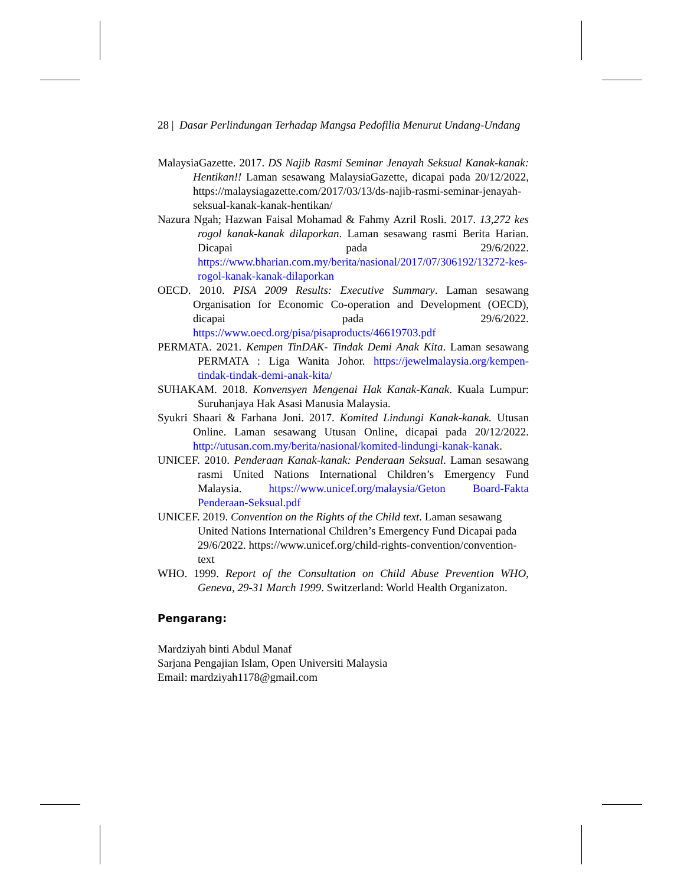28 | Dasar Perlindungan Terhadap Mangsa Pedofilia Menurut Undang-Undang
MalaysiaGazette. 2017. DS Najib Rasmi Seminar Jenayah Seksual Kanak-kanak: Hentikan!! Laman sesawang MalaysiaGazette, dicapai pada 20/12/2022, https://malaysiagazette.com/2017/03/13/ds-najib-rasmi-seminar-jenayah-seksual-kanak-kanak-hentikan/
Nazura Ngah; Hazwan Faisal Mohamad & Fahmy Azril Rosli. 2017. 13,272 kes rogol kanak-kanak dilaporkan. Laman sesawang rasmi Berita Harian. Dicapai pada 29/6/2022. https://www.bharian.com.my/berita/nasional/2017/07/306192/13272-kes-rogol-kanak-kanak-dilaporkan
OECD. 2010. PISA 2009 Results: Executive Summary. Laman sesawang Organisation for Economic Co-operation and Development (OECD), dicapai pada 29/6/2022. https://www.oecd.org/pisa/pisaproducts/46619703.pdf
PERMATA. 2021. Kempen TinDAK- Tindak Demi Anak Kita. Laman sesawang PERMATA : Liga Wanita Johor. https://jewelmalaysia.org/kempen-tindak-tindak-demi-anak-kita/
SUHAKAM. 2018. Konvensyen Mengenai Hak Kanak-Kanak. Kuala Lumpur: Suruhanjaya Hak Asasi Manusia Malaysia.
Syukri Shaari & Farhana Joni. 2017. Komited Lindungi Kanak-kanak. Utusan Online. Laman sesawang Utusan Online, dicapai pada 20/12/2022. http://utusan.com.my/berita/nasional/komited-lindungi-kanak-kanak.
UNICEF. 2010. Penderaan Kanak-kanak: Penderaan Seksual. Laman sesawang rasmi United Nations International Children’s Emergency Fund Malaysia. https://www.unicef.org/malaysia/Geton Board-Fakta Penderaan-Seksual.pdf
UNICEF. 2019. Convention on the Rights of the Child text. Laman sesawang United Nations International Children’s Emergency Fund Dicapai pada 29/6/2022. https://www.unicef.org/child-rights-convention/convention-text
WHO. 1999. Report of the Consultation on Child Abuse Prevention WHO, Geneva, 29-31 March 1999. Switzerland: World Health Organizaton.
Pengarang:
Mardziyah binti Abdul Manaf
Sarjana Pengajian Islam, Open Universiti Malaysia
Email: mardziyah1178@gmail.com